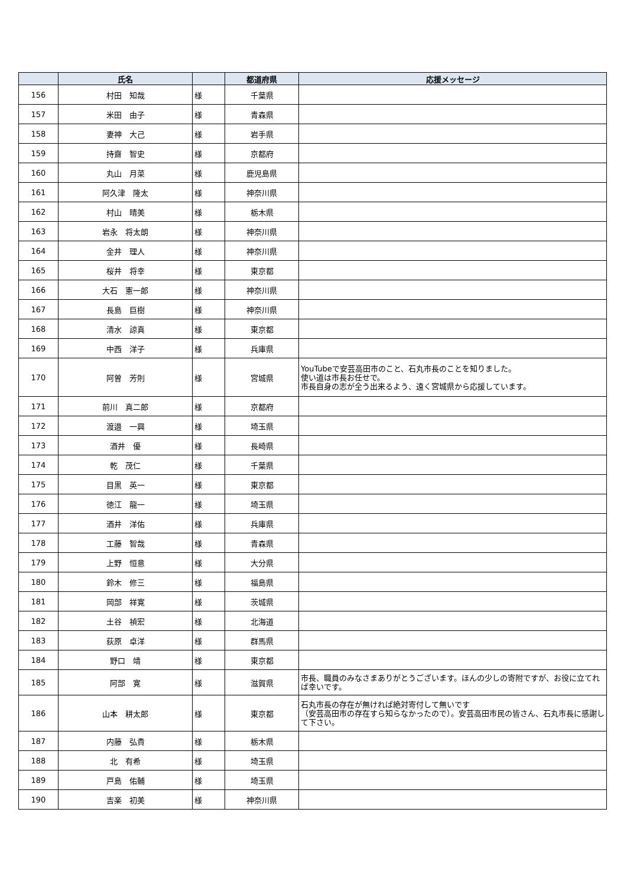| | 氏名 | | 都道府県 | 応援メッセージ |
| --- | --- | --- | --- | --- |
| 156 | 村田 知哉 | 様 | 千葉県 | |
| 157 | 米田 由子 | 様 | 青森県 | |
| 158 | 妻神 大己 | 様 | 岩手県 | |
| 159 | 持齋 智史 | 様 | 京都府 | |
| 160 | 丸山 月菜 | 様 | 鹿児島県 | |
| 161 | 阿久津 隆太 | 様 | 神奈川県 | |
| 162 | 村山 晴美 | 様 | 栃木県 | |
| 163 | 岩永 将太朗 | 様 | 神奈川県 | |
| 164 | 金井 理人 | 様 | 神奈川県 | |
| 165 | 桜井 将幸 | 様 | 東京都 | |
| 166 | 大石 憲一郎 | 様 | 神奈川県 | |
| 167 | 長島 巨樹 | 様 | 神奈川県 | |
| 168 | 清水 諒真 | 様 | 東京都 | |
| 169 | 中西 洋子 | 様 | 兵庫県 | |
| 170 | 阿曽 芳則 | 様 | 宮城県 | YouTubeで安芸高田市のこと、石丸市長のことを知りました。 使い道は市長お任せで。 市長自身の志が全う出来るよう、遠く宮城県から応援しています。 |
| 171 | 前川 真二郎 | 様 | 京都府 | |
| 172 | 渡邉 一興 | 様 | 埼玉県 | |
| 173 | 酒井 優 | 様 | 長崎県 | |
| 174 | 乾 茂仁 | 様 | 千葉県 | |
| 175 | 目黒 英一 | 様 | 東京都 | |
| 176 | 徳江 龍一 | 様 | 埼玉県 | |
| 177 | 酒井 洋佑 | 様 | 兵庫県 | |
| 178 | 工藤 智哉 | 様 | 青森県 | |
| 179 | 上野 恒意 | 様 | 大分県 | |
| 180 | 鈴木 修三 | 様 | 福島県 | |
| 181 | 岡部 祥寛 | 様 | 茨城県 | |
| 182 | 土谷 禎宏 | 様 | 北海道 | |
| 183 | 荻原 卓洋 | 様 | 群馬県 | |
| 184 | 野口 靖 | 様 | 東京都 | |
| 185 | 阿部 寛 | 様 | 滋賀県 | 市長、職員のみなさまありがとうございます。ほんの少しの寄附ですが、お役に立てれば幸いです。 |
| 186 | 山本 耕太郎 | 様 | 東京都 | 石丸市長の存在が無ければ絶対寄付して無いです （安芸高田市の存在すら知らなかったので）。安芸高田市民の皆さん、石丸市長に感謝して下さい。 |
| 187 | 内藤 弘貴 | 様 | 栃木県 | |
| 188 | 北 有希 | 様 | 埼玉県 | |
| 189 | 戸島 佑輔 | 様 | 埼玉県 | |
| 190 | 吉楽 初美 | 様 | 神奈川県 | |